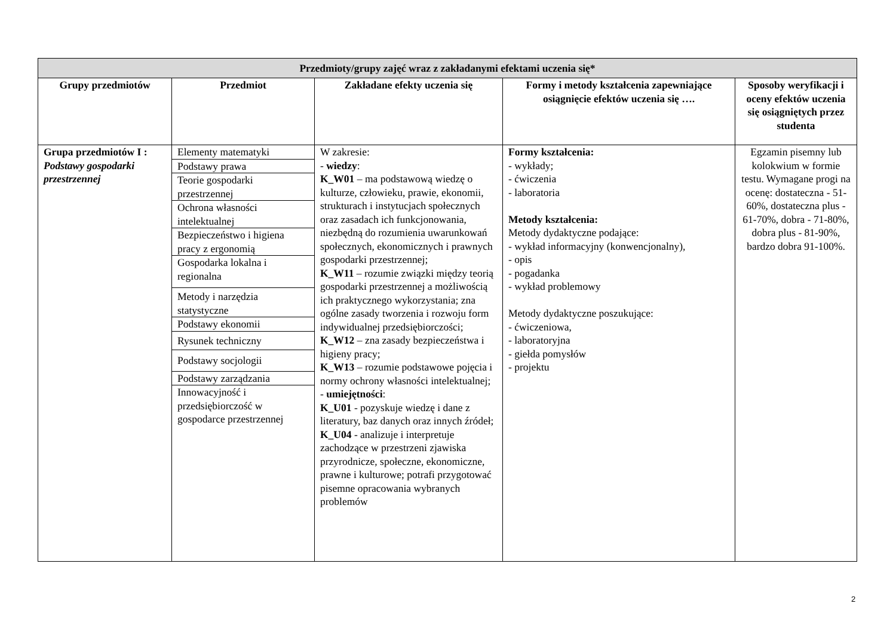| Przedmioty/grupy zajęć wraz z zakładanymi efektami uczenia się* | | | | |
| --- | --- | --- | --- | --- |
| Grupy przedmiotów | Przedmiot | Zakładane efekty uczenia się | Formy i metody kształcenia zapewniające osiągnięcie efektów uczenia się …. | Sposoby weryfikacji i oceny efektów uczenia się osiągniętych przez studenta |
| Grupa przedmiotów I : Podstawy gospodarki przestrzennej | / Elementy matematyki / / Podstawy prawa / / Teorie gospodarki przestrzennej / / Ochrona własności intelektualnej / / Bezpieczeństwo i higiena pracy z ergonomią / / Gospodarka lokalna i regionalna / / Metody i narzędzia statystyczne / / Podstawy ekonomii / / Rysunek techniczny / / Podstawy socjologii / / Podstawy zarządzania / / Innowacyjność i przedsiębiorczość w gospodarce przestrzennej / | W zakresie: - wiedzy : K_W01 – ma podstawową wiedzę o kulturze, człowieku, prawie, ekonomii, strukturach i instytucjach społecznych oraz zasadach ich funkcjonowania, niezbędną do rozumienia uwarunkowań społecznych, ekonomicznych i prawnych gospodarki przestrzennej; K_W11 – rozumie związki między teorią gospodarki przestrzennej a możliwością ich praktycznego wykorzystania; zna ogólne zasady tworzenia i rozwoju form indywidualnej przedsiębiorczości; K_W12 – zna zasady bezpieczeństwa i higieny pracy; K_W13 – rozumie podstawowe pojęcia i normy ochrony własności intelektualnej; - umiejętności : K_U01 - pozyskuje wiedzę i dane z literatury, baz danych oraz innych źródeł; K_U04 - analizuje i interpretuje zachodzące w przestrzeni zjawiska przyrodnicze, społeczne, ekonomiczne, prawne i kulturowe; potrafi przygotować pisemne opracowania wybranych problemów | Formy kształcenia: - wykłady; - ćwiczenia - laboratoria Metody kształcenia: Metody dydaktyczne podające: - wykład informacyjny (konwencjonalny), - opis - pogadanka - wykład problemowy Metody dydaktyczne poszukujące: - ćwiczeniowa, - laboratoryjna - giełda pomysłów - projektu | Egzamin pisemny lub kolokwium w formie testu. Wymagane progi na ocenę: dostateczna - 51-60%, dostateczna plus - 61-70%, dobra - 71-80%, dobra plus - 81-90%, bardzo dobra 91-100%. |
2